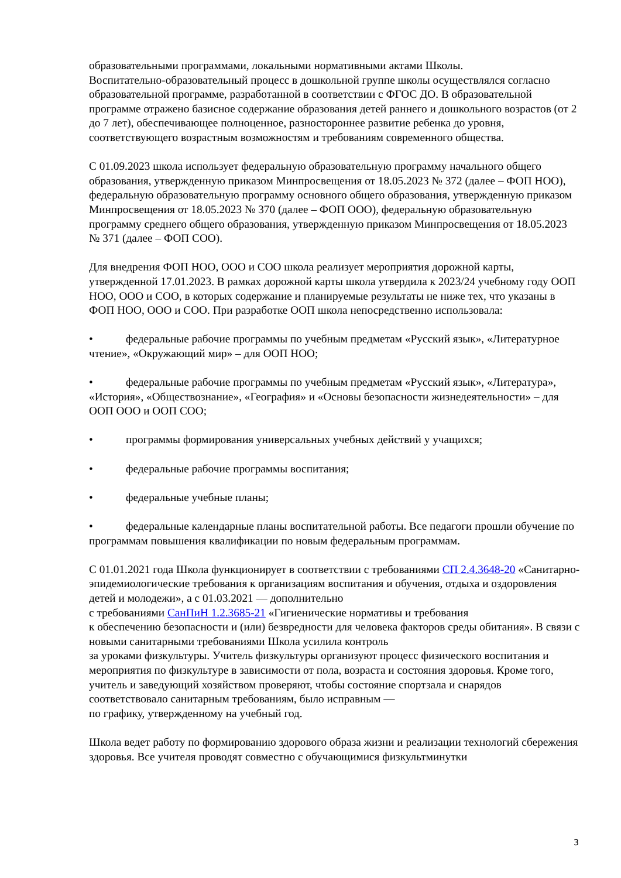образовательными программами, локальными нормативными актами Школы.
Воспитательно-образовательный процесс в дошкольной группе школы осуществлялся согласно образовательной программе, разработанной в соответствии с ФГОС ДО. В образовательной программе отражено базисное содержание образования детей раннего и дошкольного возрастов (от 2 до 7 лет), обеспечивающее полноценное, разностороннее развитие ребенка до уровня, соответствующего возрастным возможностям и требованиям современного общества.
С 01.09.2023 школа использует федеральную образовательную программу начального общего образования, утвержденную приказом Минпросвещения от 18.05.2023 № 372 (далее – ФОП НОО), федеральную образовательную программу основного общего образования, утвержденную приказом Минпросвещения от 18.05.2023 № 370 (далее – ФОП ООО), федеральную образовательную программу среднего общего образования, утвержденную приказом Минпросвещения от 18.05.2023 № 371 (далее – ФОП СОО).
Для внедрения ФОП НОО, ООО и СОО школа реализует мероприятия дорожной карты, утвержденной 17.01.2023. В рамках дорожной карты школа утвердила к 2023/24 учебному году ООП НОО, ООО и СОО, в которых содержание и планируемые результаты не ниже тех, что указаны в ФОП НОО, ООО и СОО. При разработке ООП школа непосредственно использовала:
• федеральные рабочие программы по учебным предметам «Русский язык», «Литературное чтение», «Окружающий мир» – для ООП НОО;
• федеральные рабочие программы по учебным предметам «Русский язык», «Литература», «История», «Обществознание», «География» и «Основы безопасности жизнедеятельности» – для ООП ООО и ООП СОО;
• программы формирования универсальных учебных действий у учащихся;
• федеральные рабочие программы воспитания;
• федеральные учебные планы;
• федеральные календарные планы воспитательной работы. Все педагоги прошли обучение по программам повышения квалификации по новым федеральным программам.
С 01.01.2021 года Школа функционирует в соответствии с требованиями СП 2.4.3648-20 «Санитарно-эпидемиологические требования к организациям воспитания и обучения, отдыха и оздоровления детей и молодежи», а с 01.03.2021 — дополнительно
с требованиями СанПиН 1.2.3685-21 «Гигиенические нормативы и требования
к обеспечению безопасности и (или) безвредности для человека факторов среды обитания». В связи с новыми санитарными требованиями Школа усилила контроль
за уроками физкультуры. Учитель физкультуры организуют процесс физического воспитания и мероприятия по физкультуре в зависимости от пола, возраста и состояния здоровья. Кроме того, учитель и заведующий хозяйством проверяют, чтобы состояние спортзала и снарядов соответствовало санитарным требованиям, было исправным —
по графику, утвержденному на учебный год.
Школа ведет работу по формированию здорового образа жизни и реализации технологий сбережения здоровья. Все учителя проводят совместно с обучающимися физкультминутки
3